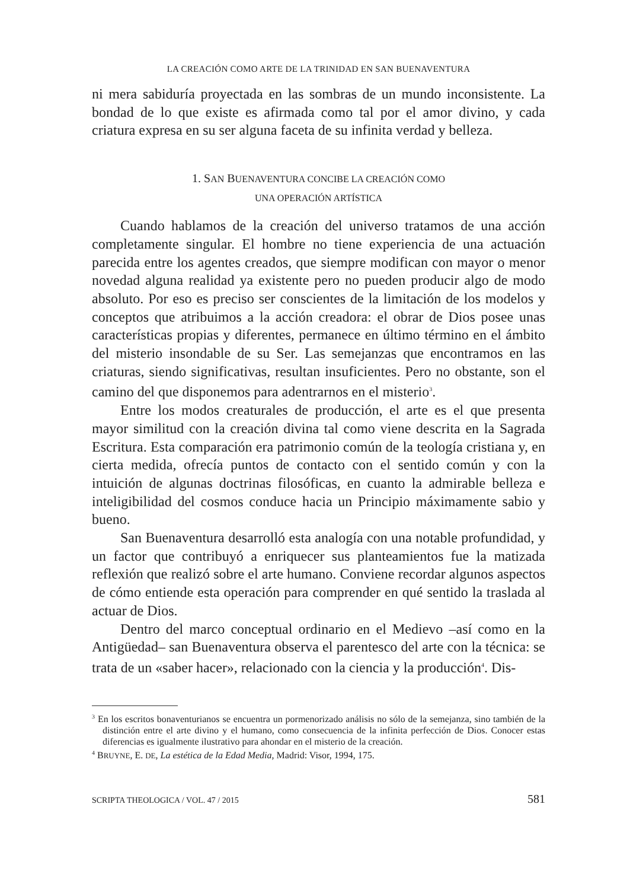LA CREACIÓN COMO ARTE DE LA TRINIDAD EN SAN BUENAVENTURA
ni mera sabiduría proyectada en las sombras de un mundo inconsistente. La bondad de lo que existe es afirmada como tal por el amor divino, y cada criatura expresa en su ser alguna faceta de su infinita verdad y belleza.
1. SAN BUENAVENTURA CONCIBE LA CREACIÓN COMO
UNA OPERACIÓN ARTÍSTICA
Cuando hablamos de la creación del universo tratamos de una acción completamente singular. El hombre no tiene experiencia de una actuación parecida entre los agentes creados, que siempre modifican con mayor o menor novedad alguna realidad ya existente pero no pueden producir algo de modo absoluto. Por eso es preciso ser conscientes de la limitación de los modelos y conceptos que atribuimos a la acción creadora: el obrar de Dios posee unas características propias y diferentes, permanece en último término en el ámbito del misterio insondable de su Ser. Las semejanzas que encontramos en las criaturas, siendo significativas, resultan insuficientes. Pero no obstante, son el camino del que disponemos para adentrarnos en el misterio<sup>3</sup>.
Entre los modos creaturales de producción, el arte es el que presenta mayor similitud con la creación divina tal como viene descrita en la Sagrada Escritura. Esta comparación era patrimonio común de la teología cristiana y, en cierta medida, ofrecía puntos de contacto con el sentido común y con la intuición de algunas doctrinas filosóficas, en cuanto la admirable belleza e inteligibilidad del cosmos conduce hacia un Principio máximamente sabio y bueno.
San Buenaventura desarrolló esta analogía con una notable profundidad, y un factor que contribuyó a enriquecer sus planteamientos fue la matizada reflexión que realizó sobre el arte humano. Conviene recordar algunos aspectos de cómo entiende esta operación para comprender en qué sentido la traslada al actuar de Dios.
Dentro del marco conceptual ordinario en el Medievo –así como en la Antigüedad– san Buenaventura observa el parentesco del arte con la técnica: se trata de un «saber hacer», relacionado con la ciencia y la producción<sup>4</sup>. Dis-
<sup>3</sup> En los escritos bonaventurianos se encuentra un pormenorizado análisis no sólo de la semejanza, sino también de la distinción entre el arte divino y el humano, como consecuencia de la infinita perfección de Dios. Conocer estas diferencias es igualmente ilustrativo para ahondar en el misterio de la creación.
<sup>4</sup> BRUYNE, E. DE, La estética de la Edad Media, Madrid: Visor, 1994, 175.
SCRIPTA THEOLOGICA / VOL. 47 / 2015 581